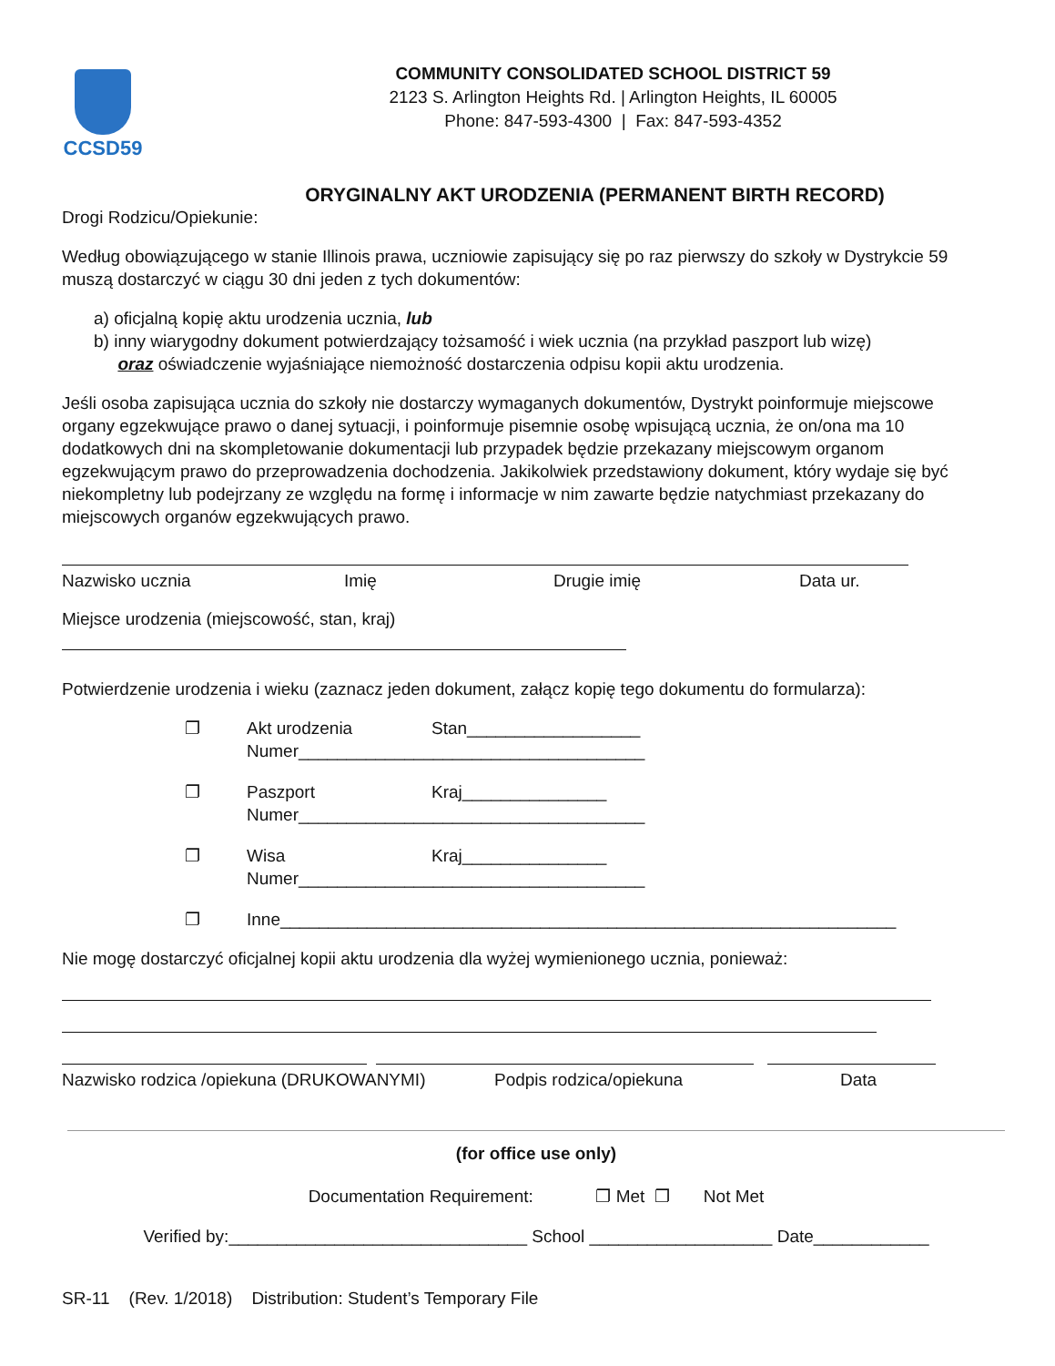CCSD59
COMMUNITY CONSOLIDATED SCHOOL DISTRICT 59
2123 S. Arlington Heights Rd. | Arlington Heights, IL 60005
Phone: 847-593-4300 | Fax: 847-593-4352
ORYGINALNY AKT URODZENIA (PERMANENT BIRTH RECORD)
Drogi Rodzicu/Opiekunie:
Według obowiązującego w stanie Illinois prawa, uczniowie zapisujący się po raz pierwszy do szkoły w Dystrykcie 59 muszą dostarczyć w ciągu 30 dni jeden z tych dokumentów:
a) oficjalną kopię aktu urodzenia ucznia, lub
b) inny wiarygodny dokument potwierdzający tożsamość i wiek ucznia (na przykład paszport lub wizę)
oraz oświadczenie wyjaśniające niemożność dostarczenia odpisu kopii aktu urodzenia.
Jeśli osoba zapisująca ucznia do szkoły nie dostarczy wymaganych dokumentów, Dystrykt poinformuje miejscowe organy egzekwujące prawo o danej sytuacji, i poinformuje pisemnie osobę wpisującą ucznia, że on/ona ma 10 dodatkowych dni na skompletowanie dokumentacji lub przypadek będzie przekazany miejscowym organom egzekwującym prawo do przeprowadzenia dochodzenia. Jakikolwiek przedstawiony dokument, który wydaje się być niekompletny lub podejrzany ze względu na formę i informacje w nim zawarte będzie natychmiast przekazany do miejscowych organów egzekwujących prawo.
Nazwisko ucznia Imię Drugie imię Data ur.
Miejsce urodzenia (miejscowość, stan, kraj)
Potwierdzenie urodzenia i wieku (zaznacz jeden dokument, załącz kopię tego dokumentu do formularza):
❐ Akt urodzenia Stan__________________
Numer____________________________________
❐ Paszport Kraj_______________
Numer____________________________________
❐ Wisa Kraj_______________
Numer____________________________________
❐ Inne________________________________________________________________
Nie mogę dostarczyć oficjalnej kopii aktu urodzenia dla wyżej wymienionego ucznia, ponieważ:
Nazwisko rodzica /opiekuna (DRUKOWANYMI) Podpis rodzica/opiekuna Data
(for office use only)
Documentation Requirement: ❐ Met ❐ Not Met
Verified by:_______________________________ School ___________________ Date____________
SR-11 (Rev. 1/2018) Distribution: Student’s Temporary File